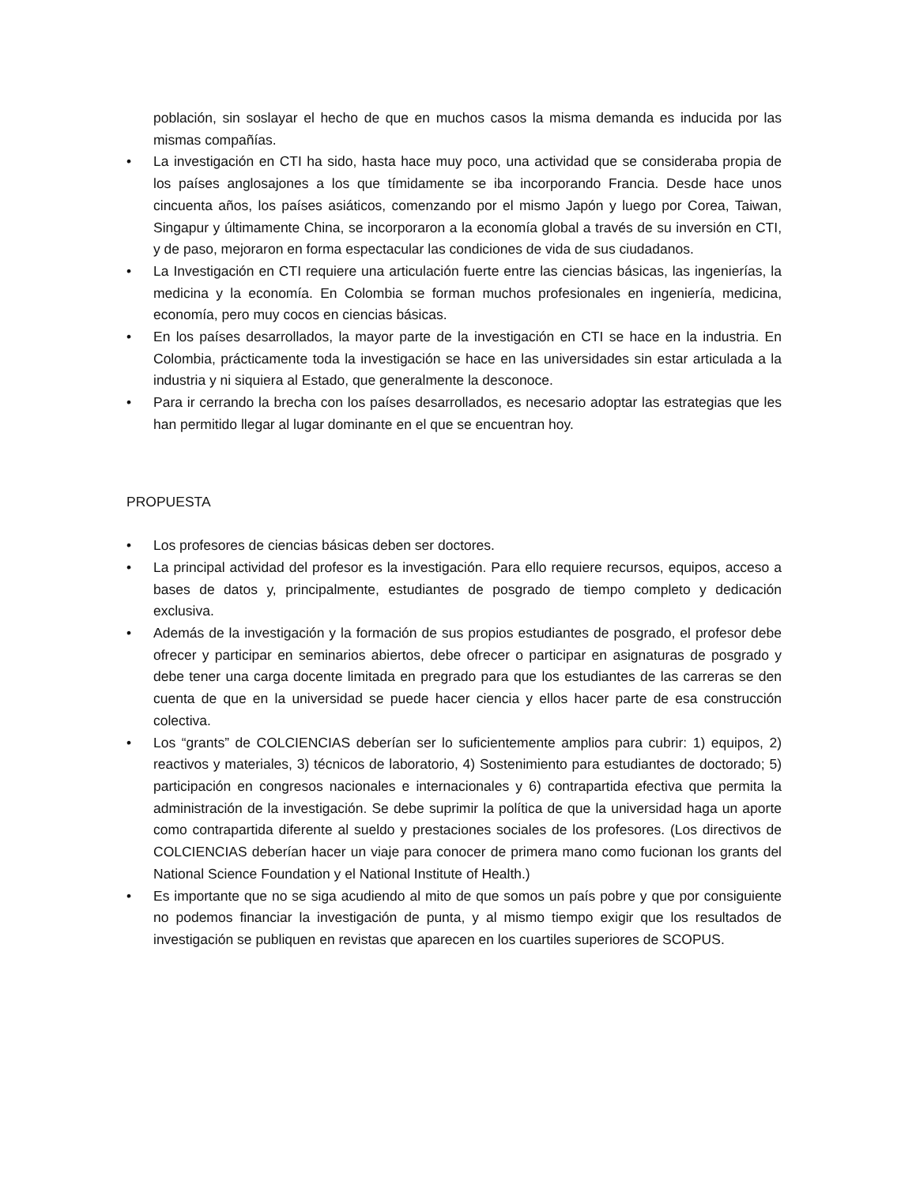población, sin soslayar el hecho de que en muchos casos la misma demanda es inducida por las mismas compañías.
• La investigación en CTI ha sido, hasta hace muy poco, una actividad que se consideraba propia de los países anglosajones a los que tímidamente se iba incorporando Francia. Desde hace unos cincuenta años, los países asiáticos, comenzando por el mismo Japón y luego por Corea, Taiwan, Singapur y últimamente China, se incorporaron a la economía global a través de su inversión en CTI, y de paso, mejoraron en forma espectacular las condiciones de vida de sus ciudadanos.
• La Investigación en CTI requiere una articulación fuerte entre las ciencias básicas, las ingenierías, la medicina y la economía. En Colombia se forman muchos profesionales en ingeniería, medicina, economía, pero muy cocos en ciencias básicas.
• En los países desarrollados, la mayor parte de la investigación en CTI se hace en la industria. En Colombia, prácticamente toda la investigación se hace en las universidades sin estar articulada a la industria y ni siquiera al Estado, que generalmente la desconoce.
• Para ir cerrando la brecha con los países desarrollados, es necesario adoptar las estrategias que les han permitido llegar al lugar dominante en el que se encuentran hoy.
PROPUESTA
• Los profesores de ciencias básicas deben ser doctores.
• La principal actividad del profesor es la investigación. Para ello requiere recursos, equipos, acceso a bases de datos y, principalmente, estudiantes de posgrado de tiempo completo y dedicación exclusiva.
• Además de la investigación y la formación de sus propios estudiantes de posgrado, el profesor debe ofrecer y participar en seminarios abiertos, debe ofrecer o participar en asignaturas de posgrado y debe tener una carga docente limitada en pregrado para que los estudiantes de las carreras se den cuenta de que en la universidad se puede hacer ciencia y ellos hacer parte de esa construcción colectiva.
• Los “grants” de COLCIENCIAS deberían ser lo suficientemente amplios para cubrir: 1) equipos, 2) reactivos y materiales, 3) técnicos de laboratorio, 4) Sostenimiento para estudiantes de doctorado; 5) participación en congresos nacionales e internacionales y 6) contrapartida efectiva que permita la administración de la investigación. Se debe suprimir la política de que la universidad haga un aporte como contrapartida diferente al sueldo y prestaciones sociales de los profesores. (Los directivos de COLCIENCIAS deberían hacer un viaje para conocer de primera mano como fucionan los grants del National Science Foundation y el National Institute of Health.)
• Es importante que no se siga acudiendo al mito de que somos un país pobre y que por consiguiente no podemos financiar la investigación de punta, y al mismo tiempo exigir que los resultados de investigación se publiquen en revistas que aparecen en los cuartiles superiores de SCOPUS.